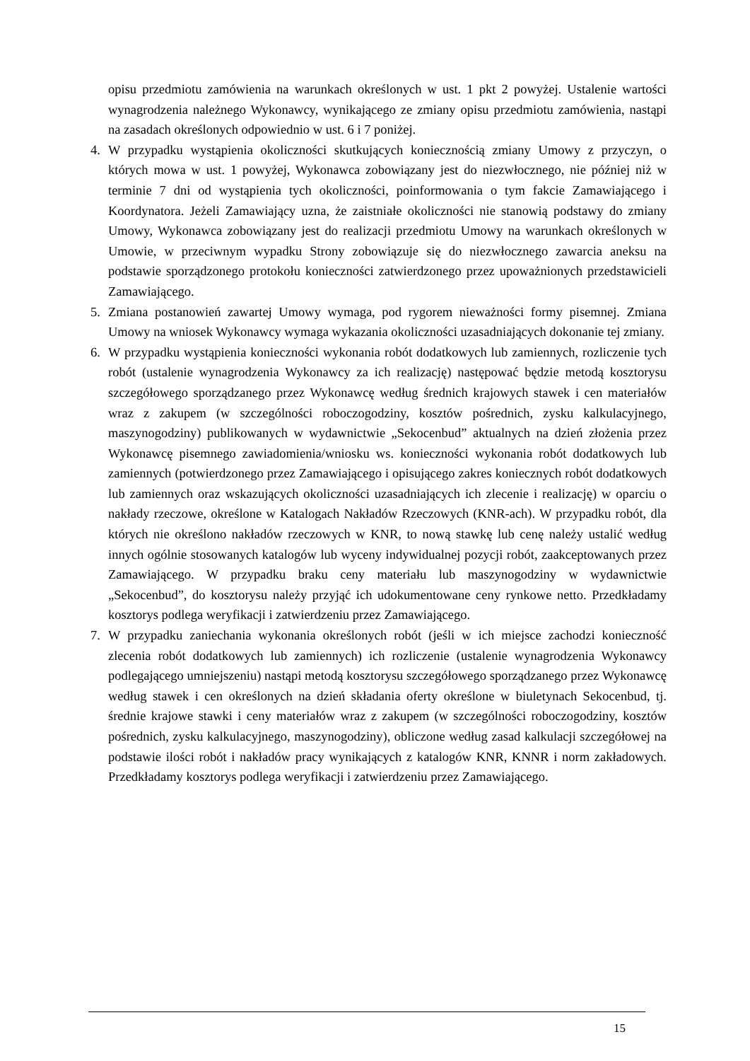opisu przedmiotu zamówienia na warunkach określonych w ust. 1 pkt 2 powyżej. Ustalenie wartości wynagrodzenia należnego Wykonawcy, wynikającego ze zmiany opisu przedmiotu zamówienia, nastąpi na zasadach określonych odpowiednio w ust. 6 i 7 poniżej.
4. W przypadku wystąpienia okoliczności skutkujących koniecznością zmiany Umowy z przyczyn, o których mowa w ust. 1 powyżej, Wykonawca zobowiązany jest do niezwłocznego, nie później niż w terminie 7 dni od wystąpienia tych okoliczności, poinformowania o tym fakcie Zamawiającego i Koordynatora. Jeżeli Zamawiający uzna, że zaistniałe okoliczności nie stanowią podstawy do zmiany Umowy, Wykonawca zobowiązany jest do realizacji przedmiotu Umowy na warunkach określonych w Umowie, w przeciwnym wypadku Strony zobowiązuje się do niezwłocznego zawarcia aneksu na podstawie sporządzonego protokołu konieczności zatwierdzonego przez upoważnionych przedstawicieli Zamawiającego.
5. Zmiana postanowień zawartej Umowy wymaga, pod rygorem nieważności formy pisemnej. Zmiana Umowy na wniosek Wykonawcy wymaga wykazania okoliczności uzasadniających dokonanie tej zmiany.
6. W przypadku wystąpienia konieczności wykonania robót dodatkowych lub zamiennych, rozliczenie tych robót (ustalenie wynagrodzenia Wykonawcy za ich realizację) następować będzie metodą kosztorysu szczegółowego sporządzanego przez Wykonawcę według średnich krajowych stawek i cen materiałów wraz z zakupem (w szczególności roboczogodziny, kosztów pośrednich, zysku kalkulacyjnego, maszynogodziny) publikowanych w wydawnictwie „Sekocenbud” aktualnych na dzień złożenia przez Wykonawcę pisemnego zawiadomienia/wniosku ws. konieczności wykonania robót dodatkowych lub zamiennych (potwierdzonego przez Zamawiającego i opisującego zakres koniecznych robót dodatkowych lub zamiennych oraz wskazujących okoliczności uzasadniających ich zlecenie i realizację) w oparciu o nakłady rzeczowe, określone w Katalogach Nakładów Rzeczowych (KNR-ach). W przypadku robót, dla których nie określono nakładów rzeczowych w KNR, to nową stawkę lub cenę należy ustalić według innych ogólnie stosowanych katalogów lub wyceny indywidualnej pozycji robót, zaakceptowanych przez Zamawiającego. W przypadku braku ceny materiału lub maszynogodziny w wydawnictwie „Sekocenbud”, do kosztorysu należy przyjąć ich udokumentowane ceny rynkowe netto. Przedkładamy kosztorys podlega weryfikacji i zatwierdzeniu przez Zamawiającego.
7. W przypadku zaniechania wykonania określonych robót (jeśli w ich miejsce zachodzi konieczność zlecenia robót dodatkowych lub zamiennych) ich rozliczenie (ustalenie wynagrodzenia Wykonawcy podlegającego umniejszeniu) nastąpi metodą kosztorysu szczegółowego sporządzanego przez Wykonawcę według stawek i cen określonych na dzień składania oferty określone w biuletynach Sekocenbud, tj. średnie krajowe stawki i ceny materiałów wraz z zakupem (w szczególności roboczogodziny, kosztów pośrednich, zysku kalkulacyjnego, maszynogodziny), obliczone według zasad kalkulacji szczegółowej na podstawie ilości robót i nakładów pracy wynikających z katalogów KNR, KNNR i norm zakładowych. Przedkładamy kosztorys podlega weryfikacji i zatwierdzeniu przez Zamawiającego.
15